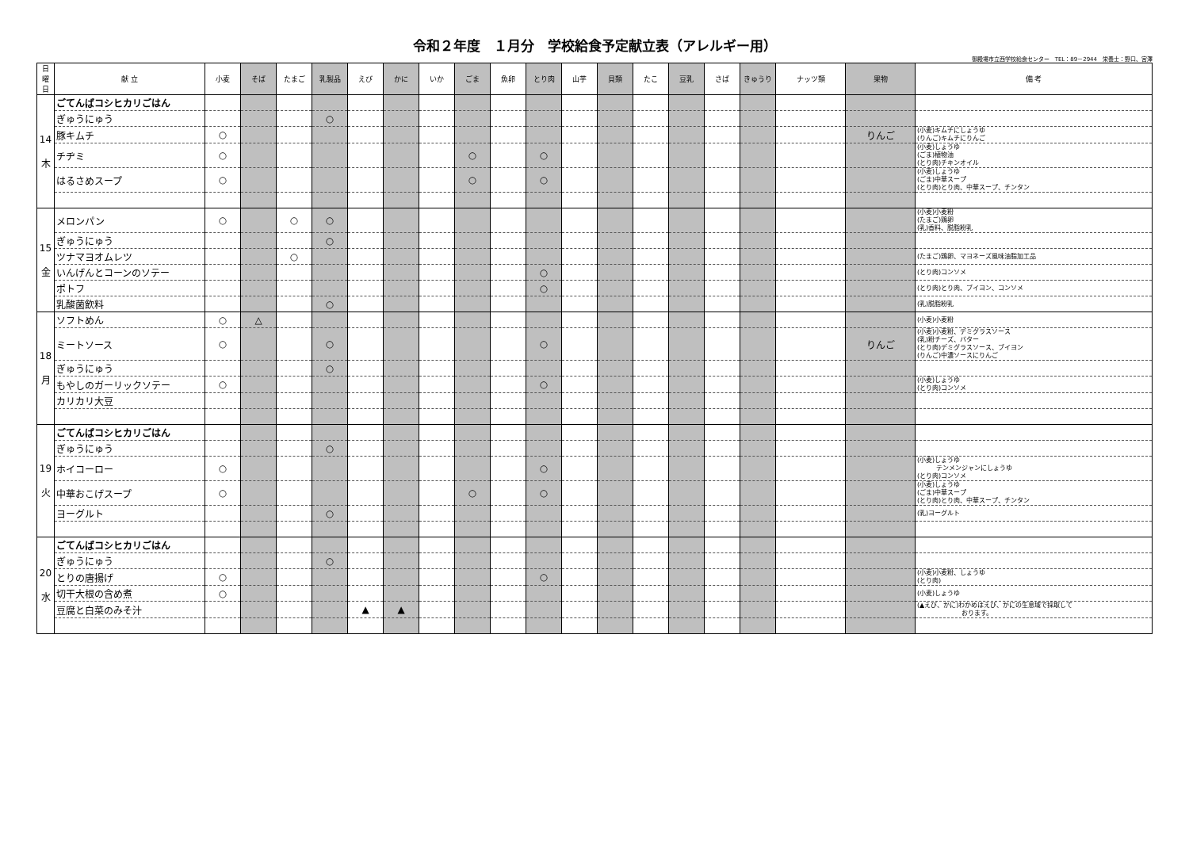令和２年度　１月分　学校給食予定献立表（アレルギー用）
御殿場市立西学校給食センター　TEL：89－2944　栄養士：野口、宮澤
| 日 曜日 | 献 立 | 小麦 | そば | たまご | 乳製品 | えび | かに | いか | ごま | 魚卵 | とり肉 | 山芋 | 貝類 | たこ | 豆乳 | さば | きゅうり | ナッツ類 | 果物 | 備 考 |
| --- | --- | --- | --- | --- | --- | --- | --- | --- | --- | --- | --- | --- | --- | --- | --- | --- | --- | --- | --- | --- |
| 14 木 | ごてんばコシヒカリごはん | | | | | | | | | | | | | | | | | | | |
| | ぎゅうにゅう | | | | ○ | | | | | | | | | | | | | | | |
| | 豚キムチ | ○ | | | | | | | | | | | | | | | | | りんご | (小麦)キムチにしょうゆ (りんご)キムチにりんご |
| | チヂミ | ○ | | | | | | | ○ | | ○ | | | | | | | | | (小麦)しょうゆ (ごま)植物油 (とり肉)チキンオイル |
| | はるさめスープ | ○ | | | | | | | ○ | | ○ | | | | | | | | | (小麦)しょうゆ (ごま)中華スープ (とり肉)とり肉、中華スープ、チンタン |
| 15 金 | メロンパン | ○ | | ○ | ○ | | | | | | | | | | | | | | | (小麦)小麦粉 (たまご)鶏卵 (乳)香料、脱脂粉乳 |
| | ぎゅうにゅう | | | | ○ | | | | | | | | | | | | | | | |
| | ツナマヨオムレツ | | | ○ | | | | | | | | | | | | | | | | (たまご)鶏卵、マヨネーズ風味油脂加工品 |
| | いんげんとコーンのソテー | | | | | | | | | | ○ | | | | | | | | | (とり肉)コンソメ |
| | ポトフ | | | | | | | | | | ○ | | | | | | | | | (とり肉)とり肉、ブイヨン、コンソメ |
| | 乳酸菌飲料 | | | | ○ | | | | | | | | | | | | | | | (乳)脱脂粉乳 |
| 18 月 | ソフトめん | ○ | △ | | | | | | | | | | | | | | | | | (小麦)小麦粉 |
| | ミートソース | ○ | | | ○ | | | | | | ○ | | | | | | | | りんご | (小麦)小麦粉、デミグラスソース (乳)粉チーズ、バター (とり肉)デミグラスソース、ブイヨン (りんご)中濃ソースにりんご |
| | ぎゅうにゅう | | | | ○ | | | | | | | | | | | | | | | |
| | もやしのガーリックソテー | ○ | | | | | | | | | ○ | | | | | | | | | (小麦)しょうゆ (とり肉)コンソメ |
| | カリカリ大豆 | | | | | | | | | | | | | | | | | | | |
| 19 火 | ごてんばコシヒカリごはん | | | | | | | | | | | | | | | | | | | |
| | ぎゅうにゅう | | | | ○ | | | | | | | | | | | | | | | |
| | ホイコーロー | ○ | | | | | | | | | ○ | | | | | | | | | (小麦)しょうゆ テンメンジャンにしょうゆ (とり肉)コンソメ |
| | 中華おこげスープ | ○ | | | | | | | ○ | | ○ | | | | | | | | | (小麦)しょうゆ (ごま)中華スープ (とり肉)とり肉、中華スープ、チンタン |
| | ヨーグルト | | | | ○ | | | | | | | | | | | | | | | (乳)ヨーグルト |
| 20 水 | ごてんばコシヒカリごはん | | | | | | | | | | | | | | | | | | | |
| | ぎゅうにゅう | | | | ○ | | | | | | | | | | | | | | | |
| | とりの唐揚げ | ○ | | | | | | | | | ○ | | | | | | | | | (小麦)小麦粉、しょうゆ (とり肉) |
| | 切干大根の含め煮 | ○ | | | | | | | | | | | | | | | | | | (小麦)しょうゆ |
| | 豆腐と白菜のみそ汁 | | | | | ▲ | ▲ | | | | | | | | | | | | | (▲えび、かに)わかめはえび、かにの生息域で採取して おります。 |